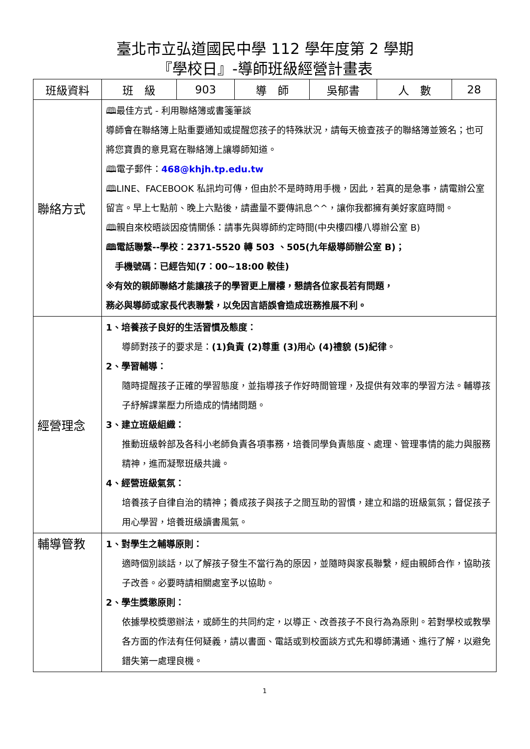臺北市立弘道國民中學 112 學年度第 2 學期
『學校日』-導師班級經營計畫表
| 班級資料 | 班 級 | 903 | 導 師 | 吳郁書 | 人 數 | 28 |
| 聯絡方式 | 🕮最佳方式 - 利用聯絡簿或書箋筆談 導師會在聯絡簿上貼重要通知或提醒您孩子的特殊狀況，請每天檢查孩子的聯絡簿並簽名；也可將您寶貴的意見寫在聯絡簿上讓導師知道。 🕮電子郵件： 468@khjh.tp.edu.tw 🕮LINE、FACEBOOK 私訊均可傳，但由於不是時時用手機，因此，若真的是急事，請電辦公室留言。早上七點前、晚上六點後，請盡量不要傳訊息^^，讓你我都擁有美好家庭時間。 🕮親自來校晤談因疫情關係：請事先與導師約定時間(中央樓四樓八導辦公室 B) 🕮電話聯繫--學校：2371-5520 轉 503 、505(九年級導師辦公室 B)； 手機號碼：已經告知(7：00~18:00 較佳) ※有效的親師聯絡才能讓孩子的學習更上層樓，懇請各位家長若有問題， 務必與導師或家長代表聯繫，以免因言語誤會造成班務推展不利。 | | | | | |
| 經營理念 | 1、培養孩子良好的生活習慣及態度： 導師對孩子的要求是： (1)負責 (2)尊重 (3)用心 (4)禮貌 (5)紀律 。 2、學習輔導： 隨時提醒孩子正確的學習態度，並指導孩子作好時間管理，及提供有效率的學習方法。輔導孩子紓解課業壓力所造成的情緒問題。 3、建立班級組織： 推動班級幹部及各科小老師負責各項事務，培養同學負責態度、處理、管理事情的能力與服務精神，進而凝聚班級共識。 4、經營班級氣氛： 培養孩子自律自治的精神；養成孩子與孩子之間互助的習慣，建立和諧的班級氣氛；督促孩子用心學習，培養班級讀書風氣。 | | | | | |
| 輔導管教 | 1、對學生之輔導原則： 適時個別談話，以了解孩子發生不當行為的原因，並隨時與家長聯繫，經由親師合作，協助孩子改善。必要時請相關處室予以協助。 2、學生獎懲原則： 依據學校獎懲辦法，或師生的共同約定，以導正、改善孩子不良行為為原則。若對學校或教學各方面的作法有任何疑義，請以書面、電話或到校面談方式先和導師溝通、進行了解，以避免錯失第一處理良機。 | | | | | |
1